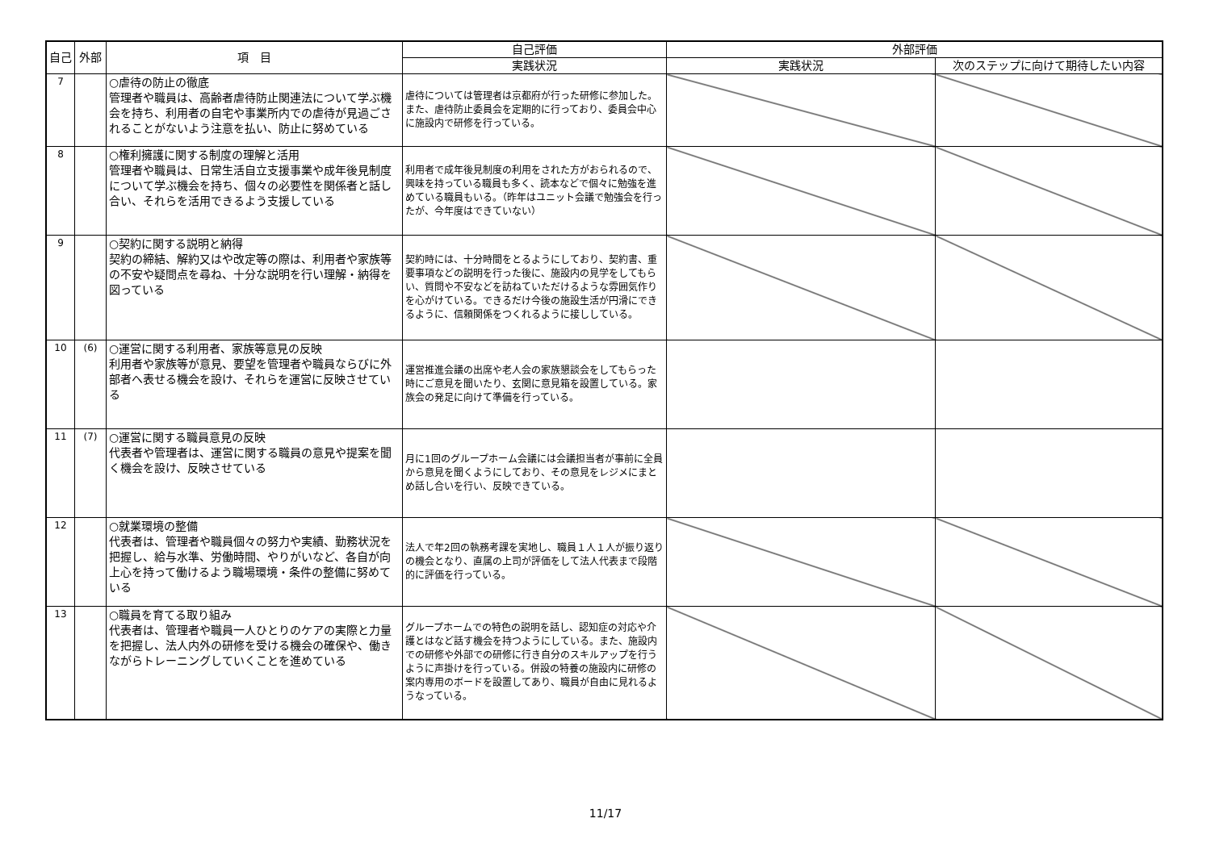| 自己 | 外部 | 項 目 | 自己評価 | 外部評価 | |
| --- | --- | --- | --- | --- | --- |
| | | | 実践状況 | 実践状況 | 次のステップに向けて期待したい内容 |
| 7 | | ○虐待の防止の徹底 管理者や職員は、高齢者虐待防止関連法について学ぶ機会を持ち、利用者の自宅や事業所内での虐待が見過ごされることがないよう注意を払い、防止に努めている | 虐待については管理者は京都府が行った研修に参加した。また、虐待防止委員会を定期的に行っており、委員会中心に施設内で研修を行っている。 | | |
| 8 | | ○権利擁護に関する制度の理解と活用 管理者や職員は、日常生活自立支援事業や成年後見制度について学ぶ機会を持ち、個々の必要性を関係者と話し合い、それらを活用できるよう支援している | 利用者で成年後見制度の利用をされた方がおられるので、興味を持っている職員も多く、読本などで個々に勉強を進めている職員もいる。（昨年はユニット会議で勉強会を行ったが、今年度はできていない） | | |
| 9 | | ○契約に関する説明と納得 契約の締結、解約又はや改定等の際は、利用者や家族等の不安や疑問点を尋ね、十分な説明を行い理解・納得を図っている | 契約時には、十分時間をとるようにしており、契約書、重要事項などの説明を行った後に、施設内の見学をしてもらい、質問や不安などを訪ねていただけるような雰囲気作りを心がけている。できるだけ今後の施設生活が円滑にできるように、信頼関係をつくれるように接ししている。 | | |
| 10 | (6) | ○運営に関する利用者、家族等意見の反映 利用者や家族等が意見、要望を管理者や職員ならびに外部者へ表せる機会を設け、それらを運営に反映させている | 運営推進会議の出席や老人会の家族懇談会をしてもらった時にご意見を聞いたり、玄関に意見箱を設置している。家族会の発足に向けて準備を行っている。 | | |
| 11 | (7) | ○運営に関する職員意見の反映 代表者や管理者は、運営に関する職員の意見や提案を聞く機会を設け、反映させている | 月に1回のグループホーム会議には会議担当者が事前に全員から意見を聞くようにしており、その意見をレジメにまとめ話し合いを行い、反映できている。 | | |
| 12 | | ○就業環境の整備 代表者は、管理者や職員個々の努力や実績、勤務状況を把握し、給与水準、労働時間、やりがいなど、各自が向上心を持って働けるよう職場環境・条件の整備に努めている | 法人で年2回の執務考課を実地し、職員１人１人が振り返りの機会となり、直属の上司が評価をして法人代表まで段階的に評価を行っている。 | | |
| 13 | | ○職員を育てる取り組み 代表者は、管理者や職員一人ひとりのケアの実際と力量を把握し、法人内外の研修を受ける機会の確保や、働きながらトレーニングしていくことを進めている | グループホームでの特色の説明を話し、認知症の対応や介護とはなど話す機会を持つようにしている。また、施設内での研修や外部での研修に行き自分のスキルアップを行うように声掛けを行っている。併設の特養の施設内に研修の案内専用のボードを設置してあり、職員が自由に見れるようなっている。 | | |
11/17